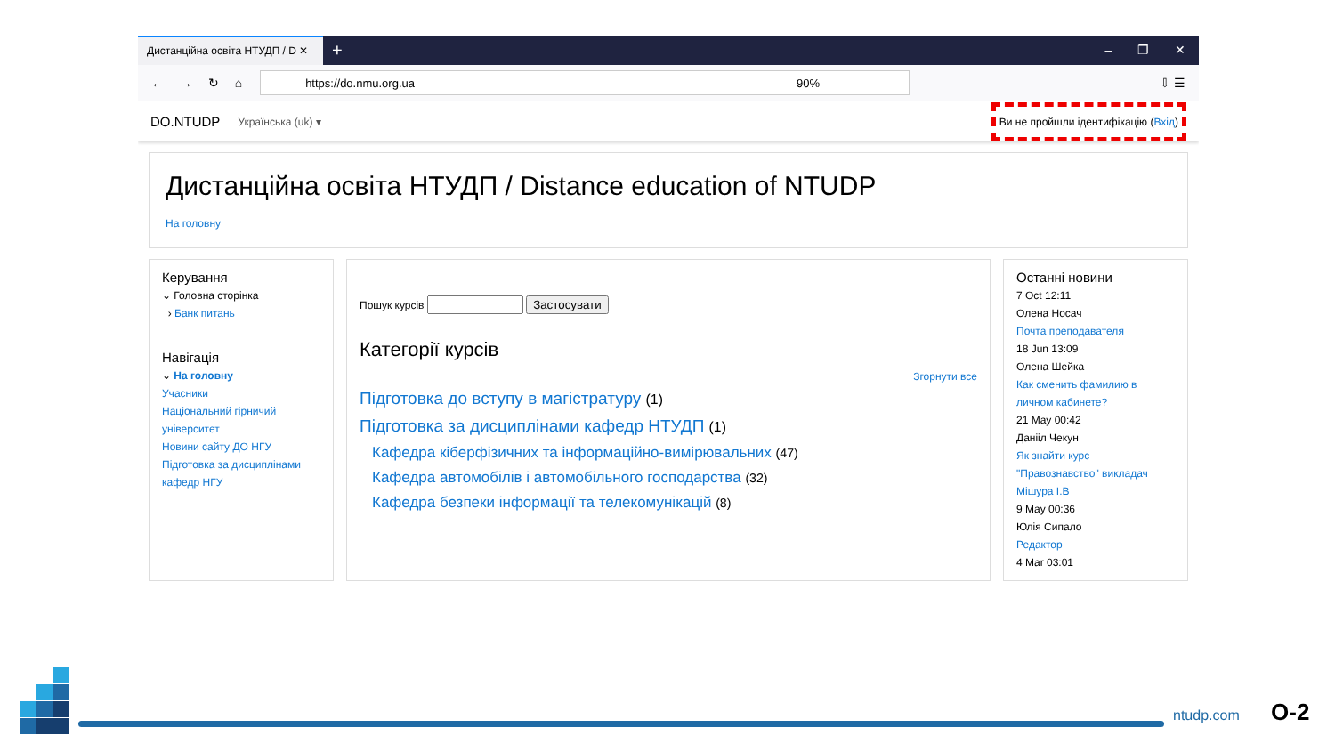Дистанційна освіта НТУДП / D ✕
+ – ❐ ✕
← → ↻ ⌂
https://do.nmu.org.ua 90%
⇩ ☰
DO.NTUDP Українська (uk) ▾
Ви не пройшли ідентифікацію (Вхід)
Дистанційна освіта НТУДП / Distance education of NTUDP
На головну
Керування
⌄ Головна сторінка
› Банк питань
Навігація
⌄ На головну
Учасники
Національний гірничий університет
Новини сайту ДО НГУ
Підготовка за дисциплінами кафедр НГУ
Пошук курсів Застосувати
Категорії курсів
Згорнути все
Підготовка до вступу в магістратуру (1)
Підготовка за дисциплінами кафедр НТУДП (1)
Кафедра кіберфізичних та інформаційно-вимірювальних (47)
Кафедра автомобілів і автомобільного господарства (32)
Кафедра безпеки інформації та телекомунікацій (8)
Останні новини
7 Oct 12:11
Олена Носач
Почта преподавателя
18 Jun 13:09
Олена Шейка
Как сменить фамилию в личном кабинете?
21 May 00:42
Данііл Чекун
Як знайти курс "Правознавство" викладач Мішура І.В
9 May 00:36
Юлія Сипало
Редактор
4 Mar 03:01
ntudp.com О-2